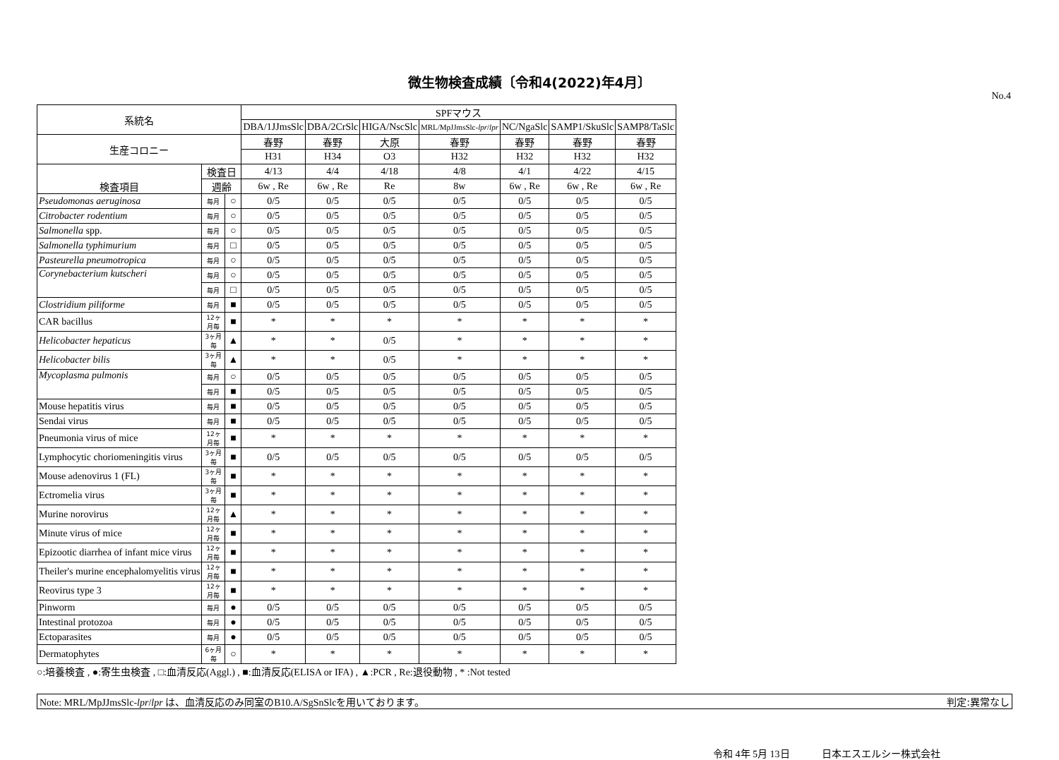微生物検査成績〔令和4(2022)年4月〕
No.4
| 系統名 | | | SPFマウス | | | | | | |
| --- | --- | --- | --- | --- | --- | --- | --- | --- | --- |
| | | | DBA/1JJmsSlc | DBA/2CrSlc | HIGA/NscSlc | MRL/MpJJmsSlc- lpr / lpr | NC/NgaSlc | SAMP1/SkuSlc | SAMP8/TaSlc |
| 生産コロニー | | | 春野 | 春野 | 大原 | 春野 | 春野 | 春野 | 春野 |
| | | | H31 | H34 | O3 | H32 | H32 | H32 | H32 |
| 検査項目 | 検査日 | | 4/13 | 4/4 | 4/18 | 4/8 | 4/1 | 4/22 | 4/15 |
| | 週齢 | | 6w , Re | 6w , Re | Re | 8w | 6w , Re | 6w , Re | 6w , Re |
| Pseudomonas aeruginosa | 毎月 | ○ | 0/5 | 0/5 | 0/5 | 0/5 | 0/5 | 0/5 | 0/5 |
| Citrobacter rodentium | 毎月 | ○ | 0/5 | 0/5 | 0/5 | 0/5 | 0/5 | 0/5 | 0/5 |
| Salmonella spp. | 毎月 | ○ | 0/5 | 0/5 | 0/5 | 0/5 | 0/5 | 0/5 | 0/5 |
| Salmonella typhimurium | 毎月 | □ | 0/5 | 0/5 | 0/5 | 0/5 | 0/5 | 0/5 | 0/5 |
| Pasteurella pneumotropica | 毎月 | ○ | 0/5 | 0/5 | 0/5 | 0/5 | 0/5 | 0/5 | 0/5 |
| Corynebacterium kutscheri | 毎月 | ○ | 0/5 | 0/5 | 0/5 | 0/5 | 0/5 | 0/5 | 0/5 |
| | 毎月 | □ | 0/5 | 0/5 | 0/5 | 0/5 | 0/5 | 0/5 | 0/5 |
| Clostridium piliforme | 毎月 | ■ | 0/5 | 0/5 | 0/5 | 0/5 | 0/5 | 0/5 | 0/5 |
| CAR bacillus | 12ヶ月毎 | ■ | * | * | * | * | * | * | * |
| Helicobacter hepaticus | 3ヶ月毎 | ▲ | * | * | 0/5 | * | * | * | * |
| Helicobacter bilis | 3ヶ月毎 | ▲ | * | * | 0/5 | * | * | * | * |
| Mycoplasma pulmonis | 毎月 | ○ | 0/5 | 0/5 | 0/5 | 0/5 | 0/5 | 0/5 | 0/5 |
| | 毎月 | ■ | 0/5 | 0/5 | 0/5 | 0/5 | 0/5 | 0/5 | 0/5 |
| Mouse hepatitis virus | 毎月 | ■ | 0/5 | 0/5 | 0/5 | 0/5 | 0/5 | 0/5 | 0/5 |
| Sendai virus | 毎月 | ■ | 0/5 | 0/5 | 0/5 | 0/5 | 0/5 | 0/5 | 0/5 |
| Pneumonia virus of mice | 12ヶ月毎 | ■ | * | * | * | * | * | * | * |
| Lymphocytic choriomeningitis virus | 3ヶ月毎 | ■ | 0/5 | 0/5 | 0/5 | 0/5 | 0/5 | 0/5 | 0/5 |
| Mouse adenovirus 1 (FL) | 3ヶ月毎 | ■ | * | * | * | * | * | * | * |
| Ectromelia virus | 3ヶ月毎 | ■ | * | * | * | * | * | * | * |
| Murine norovirus | 12ヶ月毎 | ▲ | * | * | * | * | * | * | * |
| Minute virus of mice | 12ヶ月毎 | ■ | * | * | * | * | * | * | * |
| Epizootic diarrhea of infant mice virus | 12ヶ月毎 | ■ | * | * | * | * | * | * | * |
| Theiler's murine encephalomyelitis virus | 12ヶ月毎 | ■ | * | * | * | * | * | * | * |
| Reovirus type 3 | 12ヶ月毎 | ■ | * | * | * | * | * | * | * |
| Pinworm | 毎月 | ● | 0/5 | 0/5 | 0/5 | 0/5 | 0/5 | 0/5 | 0/5 |
| Intestinal protozoa | 毎月 | ● | 0/5 | 0/5 | 0/5 | 0/5 | 0/5 | 0/5 | 0/5 |
| Ectoparasites | 毎月 | ● | 0/5 | 0/5 | 0/5 | 0/5 | 0/5 | 0/5 | 0/5 |
| Dermatophytes | 6ヶ月毎 | ○ | * | * | * | * | * | * | * |
○:培養検査 , ●:寄生虫検査 , □:血清反応(Aggl.) , ■:血清反応(ELISA or IFA) , ▲:PCR , Re:退役動物 , * :Not tested
Note: MRL/MpJJmsSlc-lpr/lpr は、血清反応のみ同室のB10.A/SgSnSlcを用いております。 判定:異常なし
令和 4年 5月 13日 日本エスエルシー株式会社